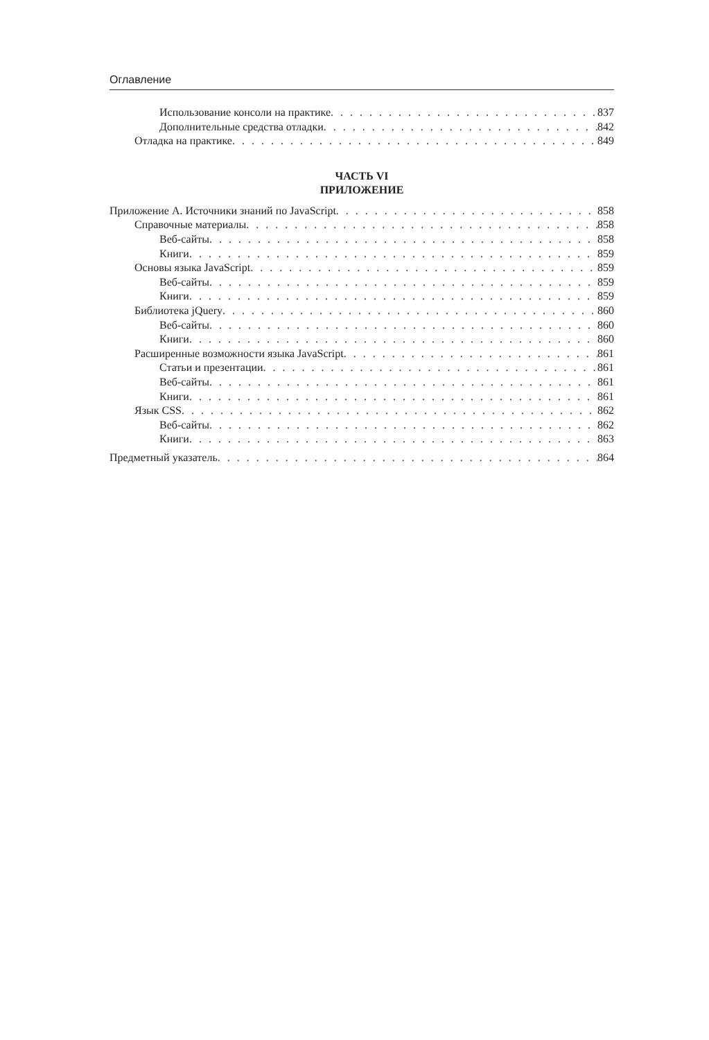Оглавление
Использование консоли на практике 837
Дополнительные средства отладки 842
Отладка на практике 849
ЧАСТЬ VI
ПРИЛОЖЕНИЕ
Приложение А. Источники знаний по JavaScript 858
Справочные материалы 858
Веб-сайты 858
Книги 859
Основы языка JavaScript 859
Веб-сайты 859
Книги 859
Библиотека jQuery 860
Веб-сайты 860
Книги 860
Расширенные возможности языка JavaScript 861
Статьи и презентации 861
Веб-сайты 861
Книги 861
Язык CSS 862
Веб-сайты 862
Книги 863
Предметный указатель 864